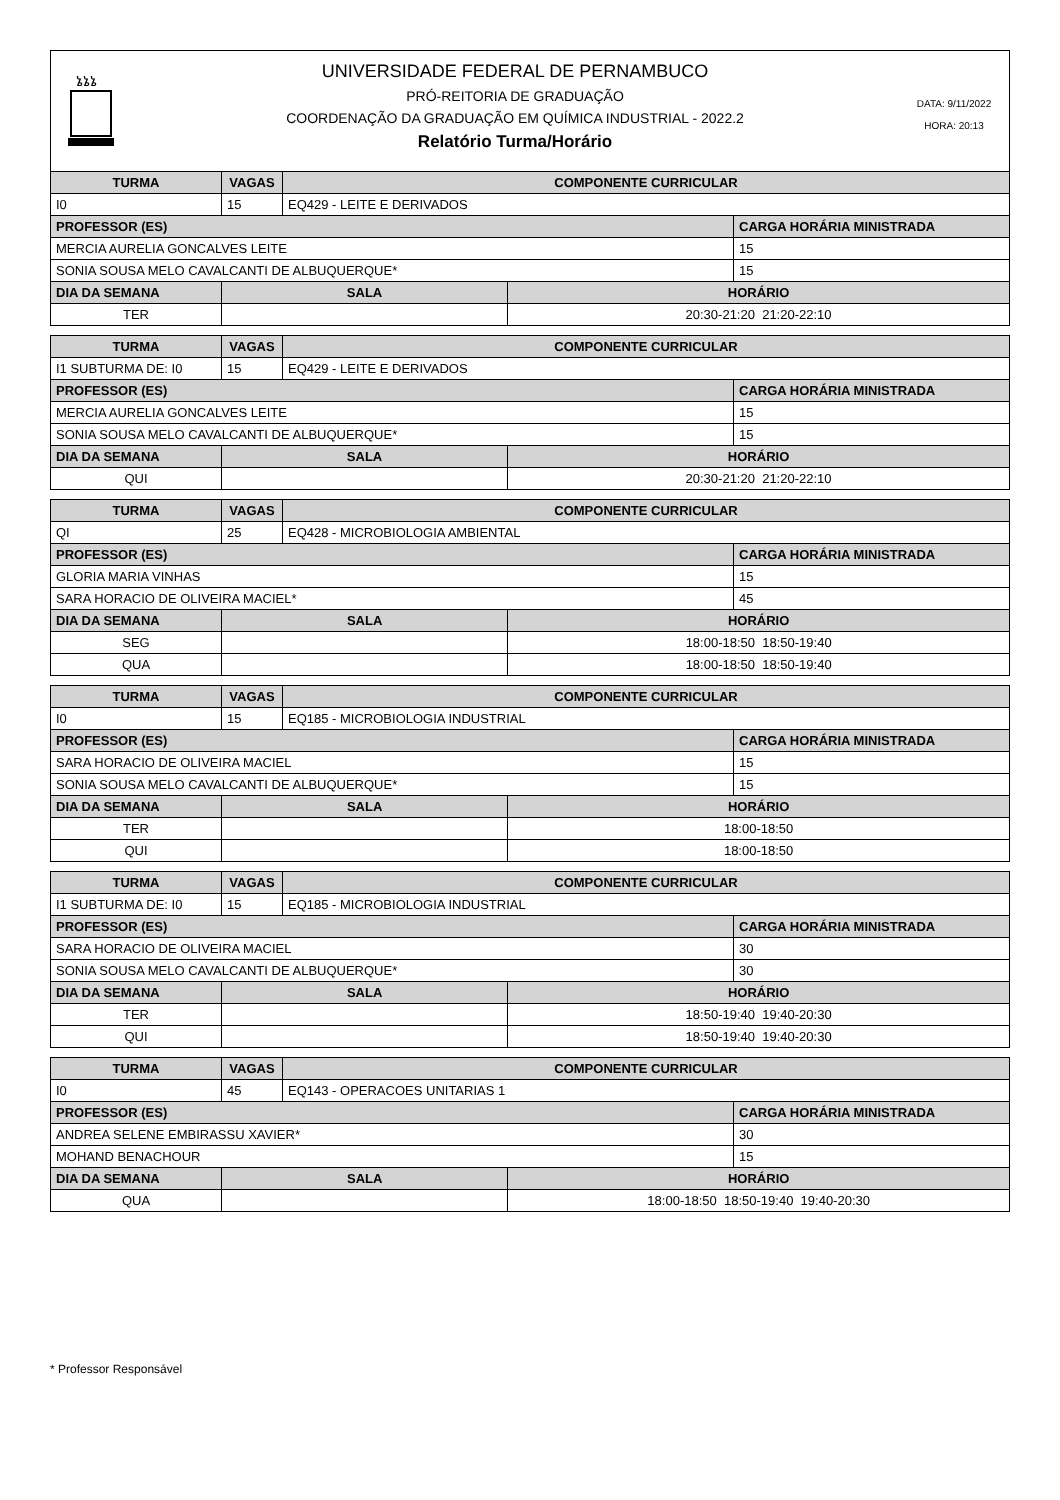ኔኔኔ
UNIVERSIDADE FEDERAL DE PERNAMBUCO
PRÓ-REITORIA DE GRADUAÇÃO
COORDENAÇÃO DA GRADUAÇÃO EM QUÍMICA INDUSTRIAL - 2022.2
Relatório Turma/Horário
DATA: 9/11/2022
HORA: 20:13
| TURMA | VAGAS | COMPONENTE CURRICULAR | | |
| --- | --- | --- | --- | --- |
| I0 | 15 | EQ429 - LEITE E DERIVADOS | | |
| PROFESSOR (ES) | | | | CARGA HORÁRIA MINISTRADA |
| MERCIA AURELIA GONCALVES LEITE | | | | 15 |
| SONIA SOUSA MELO CAVALCANTI DE ALBUQUERQUE* | | | | 15 |
| DIA DA SEMANA | SALA | | HORÁRIO | |
| TER | | | 20:30-21:20 21:20-22:10 | |
| TURMA | VAGAS | COMPONENTE CURRICULAR | | |
| --- | --- | --- | --- | --- |
| I1 SUBTURMA DE: I0 | 15 | EQ429 - LEITE E DERIVADOS | | |
| PROFESSOR (ES) | | | | CARGA HORÁRIA MINISTRADA |
| MERCIA AURELIA GONCALVES LEITE | | | | 15 |
| SONIA SOUSA MELO CAVALCANTI DE ALBUQUERQUE* | | | | 15 |
| DIA DA SEMANA | SALA | | HORÁRIO | |
| QUI | | | 20:30-21:20 21:20-22:10 | |
| TURMA | VAGAS | COMPONENTE CURRICULAR | | |
| --- | --- | --- | --- | --- |
| QI | 25 | EQ428 - MICROBIOLOGIA AMBIENTAL | | |
| PROFESSOR (ES) | | | | CARGA HORÁRIA MINISTRADA |
| GLORIA MARIA VINHAS | | | | 15 |
| SARA HORACIO DE OLIVEIRA MACIEL* | | | | 45 |
| DIA DA SEMANA | SALA | | HORÁRIO | |
| SEG | | | 18:00-18:50 18:50-19:40 | |
| QUA | | | 18:00-18:50 18:50-19:40 | |
| TURMA | VAGAS | COMPONENTE CURRICULAR | | |
| --- | --- | --- | --- | --- |
| I0 | 15 | EQ185 - MICROBIOLOGIA INDUSTRIAL | | |
| PROFESSOR (ES) | | | | CARGA HORÁRIA MINISTRADA |
| SARA HORACIO DE OLIVEIRA MACIEL | | | | 15 |
| SONIA SOUSA MELO CAVALCANTI DE ALBUQUERQUE* | | | | 15 |
| DIA DA SEMANA | SALA | | HORÁRIO | |
| TER | | | 18:00-18:50 | |
| QUI | | | 18:00-18:50 | |
| TURMA | VAGAS | COMPONENTE CURRICULAR | | |
| --- | --- | --- | --- | --- |
| I1 SUBTURMA DE: I0 | 15 | EQ185 - MICROBIOLOGIA INDUSTRIAL | | |
| PROFESSOR (ES) | | | | CARGA HORÁRIA MINISTRADA |
| SARA HORACIO DE OLIVEIRA MACIEL | | | | 30 |
| SONIA SOUSA MELO CAVALCANTI DE ALBUQUERQUE* | | | | 30 |
| DIA DA SEMANA | SALA | | HORÁRIO | |
| TER | | | 18:50-19:40 19:40-20:30 | |
| QUI | | | 18:50-19:40 19:40-20:30 | |
| TURMA | VAGAS | COMPONENTE CURRICULAR | | |
| --- | --- | --- | --- | --- |
| I0 | 45 | EQ143 - OPERACOES UNITARIAS 1 | | |
| PROFESSOR (ES) | | | | CARGA HORÁRIA MINISTRADA |
| ANDREA SELENE EMBIRASSU XAVIER* | | | | 30 |
| MOHAND BENACHOUR | | | | 15 |
| DIA DA SEMANA | SALA | | HORÁRIO | |
| QUA | | | 18:00-18:50 18:50-19:40 19:40-20:30 | |
* Professor Responsável